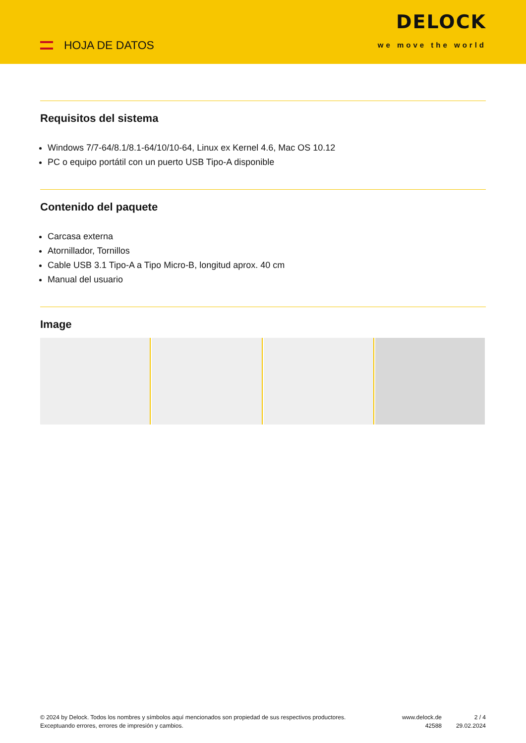HOJA DE DATOS
DELOCK
we move the world
Requisitos del sistema
Windows 7/7-64/8.1/8.1-64/10/10-64, Linux ex Kernel 4.6, Mac OS 10.12
PC o equipo portátil con un puerto USB Tipo-A disponible
Contenido del paquete
Carcasa externa
Atornillador, Tornillos
Cable USB 3.1 Tipo-A a Tipo Micro-B, longitud aprox. 40 cm
Manual del usuario
Image
© 2024 by Delock. Todos los nombres y símbolos aquí mencionados son propiedad de sus respectivos productores. Exceptuando errores, errores de impresión y cambios.
www.delock.de
42588
2 / 4
29.02.2024